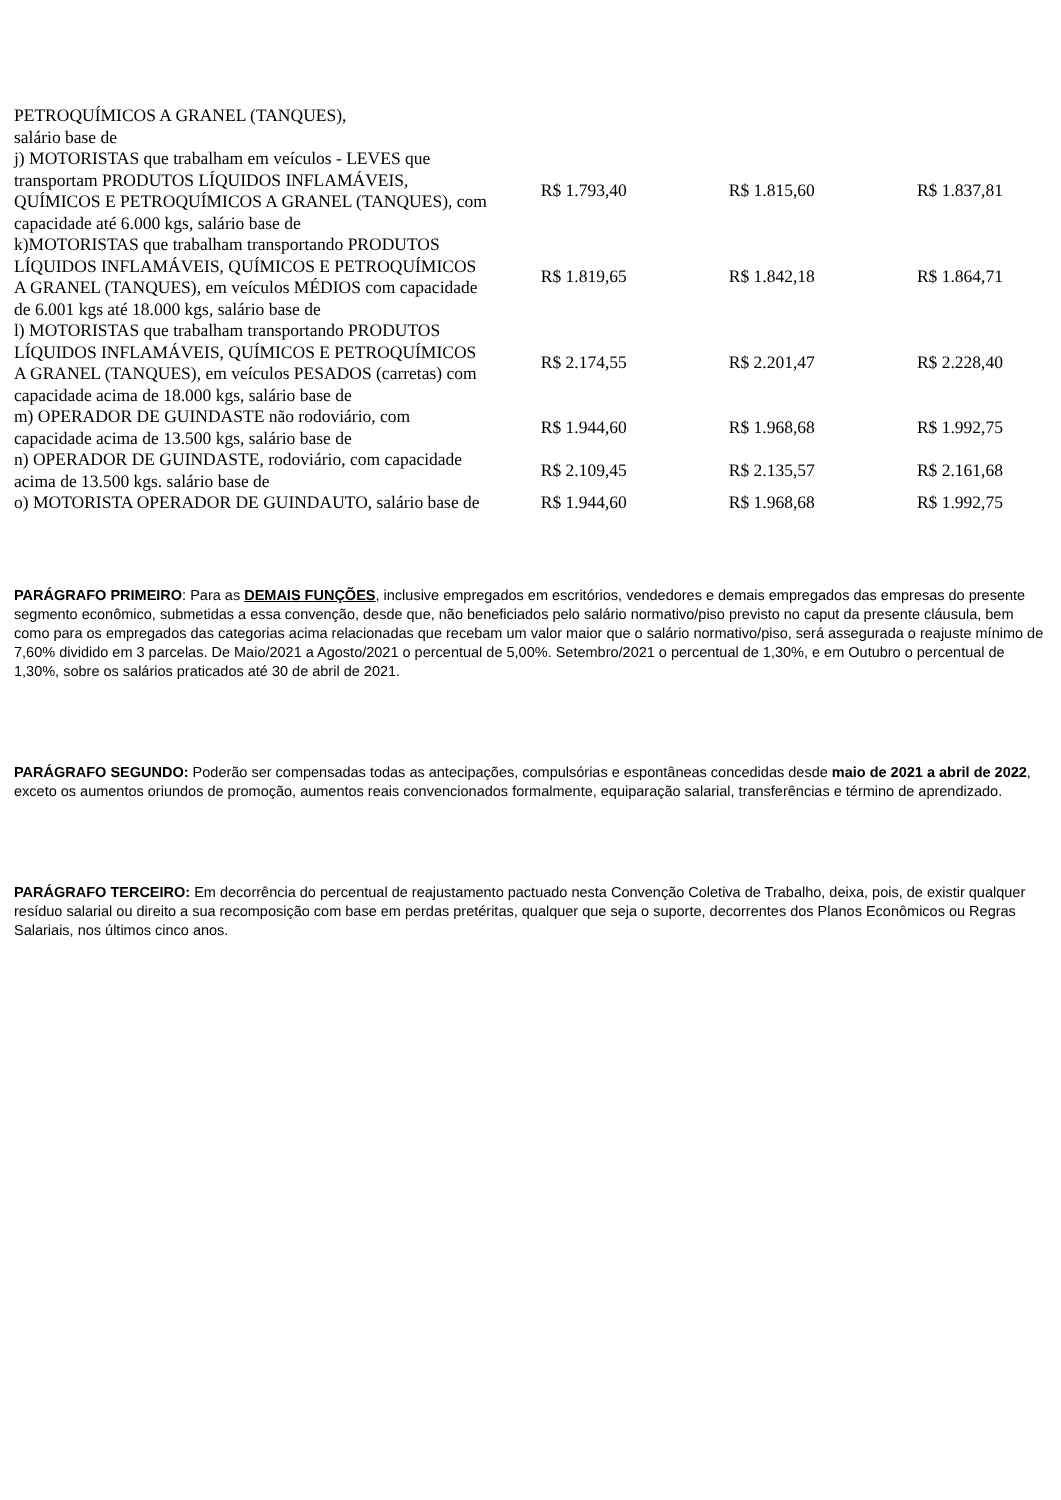| PETROQUÍMICOS A GRANEL (TANQUES), salário base de | | | |
| j) MOTORISTAS que trabalham em veículos - LEVES que transportam PRODUTOS LÍQUIDOS INFLAMÁVEIS, QUÍMICOS E PETROQUÍMICOS A GRANEL (TANQUES), com capacidade até 6.000 kgs, salário base de | R$ 1.793,40 | R$ 1.815,60 | R$ 1.837,81 |
| k)MOTORISTAS que trabalham transportando PRODUTOS LÍQUIDOS INFLAMÁVEIS, QUÍMICOS E PETROQUÍMICOS A GRANEL (TANQUES), em veículos MÉDIOS com capacidade de 6.001 kgs até 18.000 kgs, salário base de | R$ 1.819,65 | R$ 1.842,18 | R$ 1.864,71 |
| l) MOTORISTAS que trabalham transportando PRODUTOS LÍQUIDOS INFLAMÁVEIS, QUÍMICOS E PETROQUÍMICOS A GRANEL (TANQUES), em veículos PESADOS (carretas) com capacidade acima de 18.000 kgs, salário base de | R$ 2.174,55 | R$ 2.201,47 | R$ 2.228,40 |
| m) OPERADOR DE GUINDASTE não rodoviário, com capacidade acima de 13.500 kgs, salário base de | R$ 1.944,60 | R$ 1.968,68 | R$ 1.992,75 |
| n) OPERADOR DE GUINDASTE, rodoviário, com capacidade acima de 13.500 kgs. salário base de | R$ 2.109,45 | R$ 2.135,57 | R$ 2.161,68 |
| o) MOTORISTA OPERADOR DE GUINDAUTO, salário base de | R$ 1.944,60 | R$ 1.968,68 | R$ 1.992,75 |
PARÁGRAFO PRIMEIRO: Para as DEMAIS FUNÇÕES, inclusive empregados em escritórios, vendedores e demais empregados das empresas do presente segmento econômico, submetidas a essa convenção, desde que, não beneficiados pelo salário normativo/piso previsto no caput da presente cláusula, bem como para os empregados das categorias acima relacionadas que recebam um valor maior que o salário normativo/piso, será assegurada o reajuste mínimo de 7,60% dividido em 3 parcelas. De Maio/2021 a Agosto/2021 o percentual de 5,00%. Setembro/2021 o percentual de 1,30%, e em Outubro o percentual de 1,30%, sobre os salários praticados até 30 de abril de 2021.
PARÁGRAFO SEGUNDO: Poderão ser compensadas todas as antecipações, compulsórias e espontâneas concedidas desde maio de 2021 a abril de 2022, exceto os aumentos oriundos de promoção, aumentos reais convencionados formalmente, equiparação salarial, transferências e término de aprendizado.
PARÁGRAFO TERCEIRO: Em decorrência do percentual de reajustamento pactuado nesta Convenção Coletiva de Trabalho, deixa, pois, de existir qualquer resíduo salarial ou direito a sua recomposição com base em perdas pretéritas, qualquer que seja o suporte, decorrentes dos Planos Econômicos ou Regras Salariais, nos últimos cinco anos.